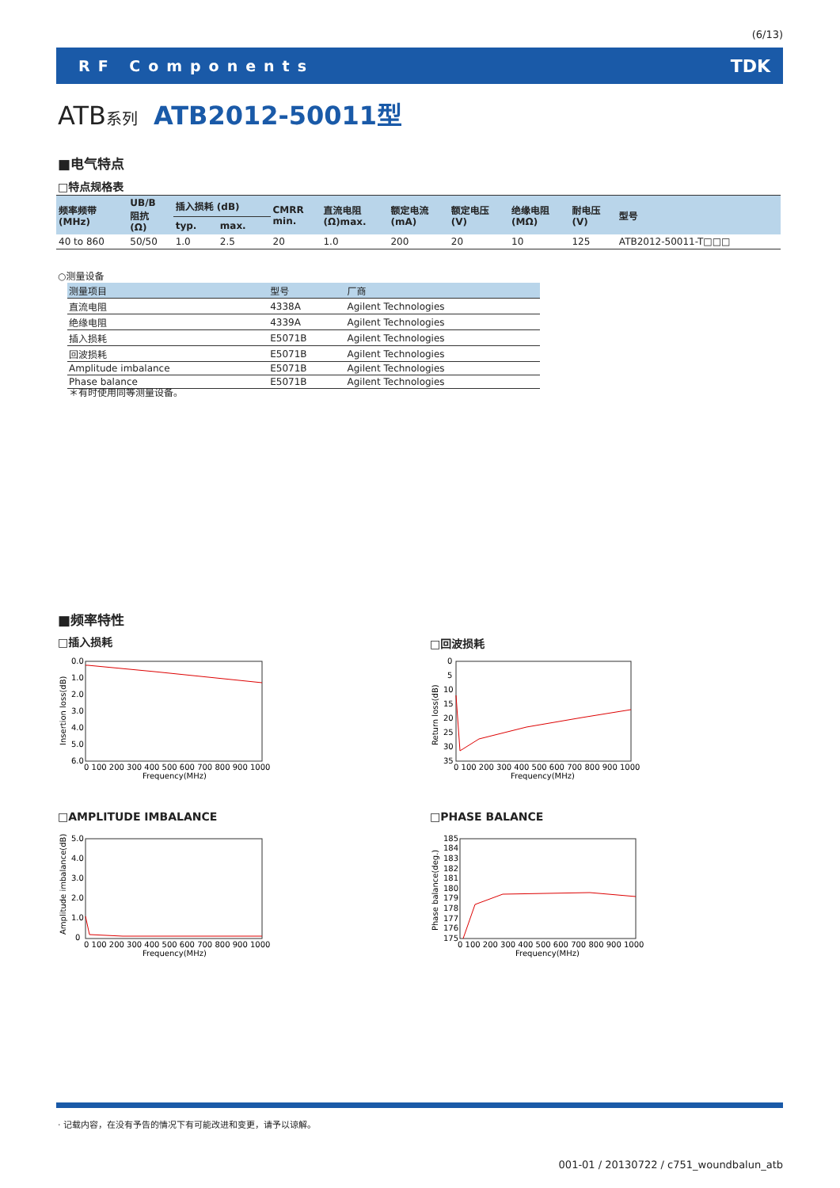(6/13)
RF Components TDK
ATB系列 ATB2012-50011型
■电气特点
□特点规格表
| 频率频带 (MHz) | UB/B 阻抗 (Ω) | 插入损耗 (dB) | | CMRR min. | 直流电阻 (Ω)max. | 额定电流 (mA) | 额定电压 (V) | 绝缘电阻 (MΩ) | 耐电压 (V) | 型号 |
| --- | --- | --- | --- | --- | --- | --- | --- | --- | --- | --- |
| | | typ. | max. | | | | | | | |
| 40 to 860 | 50/50 | 1.0 | 2.5 | 20 | 1.0 | 200 | 20 | 10 | 125 | ATB2012-50011-T□□□ |
○测量设备
| 测量项目 | 型号 | 厂商 |
| --- | --- | --- |
| 直流电阻 | 4338A | Agilent Technologies |
| 绝缘电阻 | 4339A | Agilent Technologies |
| 插入损耗 | E5071B | Agilent Technologies |
| 回波损耗 | E5071B | Agilent Technologies |
| Amplitude imbalance | E5071B | Agilent Technologies |
| Phase balance | E5071B | Agilent Technologies |
＊有时使用同等测量设备。
■频率特性
□插入损耗 □回波损耗
□AMPLITUDE IMBALANCE □PHASE BALANCE
Insertion loss(dB)
0.0
1.0
2.0
3.0
4.0
5.0
6.0
0 100 200 300 400 500 600 700 800 900 1000
Frequency(MHz)
Return loss(dB)
0
5
10
15
20
25
30
35
0 100 200 300 400 500 600 700 800 900 1000
Frequency(MHz)
Amplitude imbalance(dB)
5.0
4.0
3.0
2.0
1.0
0
0 100 200 300 400 500 600 700 800 900 1000
Frequency(MHz)
Phase balance(deg.)
185
184
183
182
181
180
179
178
177
176
175
0 100 200 300 400 500 600 700 800 900 1000
Frequency(MHz)
· 记载内容，在没有予告的情况下有可能改进和变更，请予以谅解。
001-01 / 20130722 / c751_woundbalun_atb